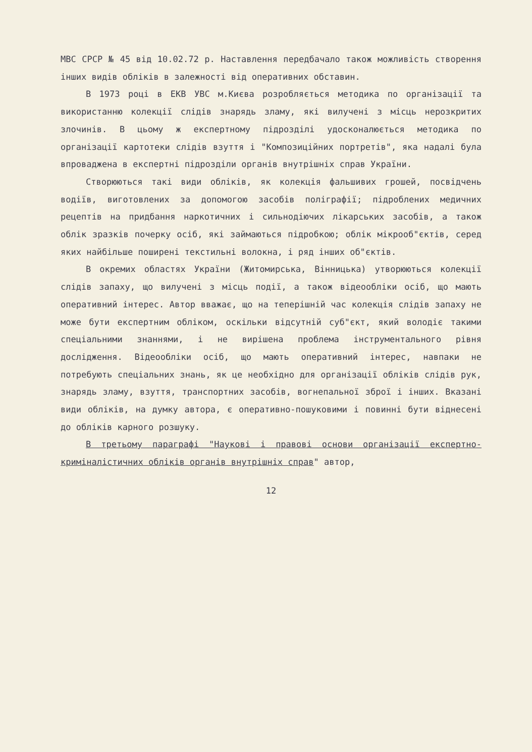МВС СРСР № 45 від 10.02.72 р. Наставлення передбачало також можливість створення інших видів обліків в залежності від оперативних обставин.
В 1973 році в ЕКВ УВС м.Києва розробляється методика по організації та використанню колекції слідів знарядь зламу, які вилучені з місць нерозкритих злочинів. В цьому ж експертному підрозділі удосконалюється методика по організації картотеки слідів взуття і "Композиційних портретів", яка надалі була впроваджена в експертні підрозділи органів внутрішніх справ України.
Створюються такі види обліків, як колекція фальшивих грошей, посвідчень водіїв, виготовлених за допомогою засобів поліграфії; підроблених медичних рецептів на придбання наркотичних і сильнодіючих лікарських засобів, а також облік зразків почерку осіб, які займаються підробкою; облік мікрооб"єктів, серед яких найбільше поширені текстильні волокна, і ряд інших об"єктів.
В окремих областях України (Житомирська, Вінницька) утворюються колекції слідів запаху, що вилучені з місць події, а також відеообліки осіб, що мають оперативний інтерес. Автор вважає, що на теперішній час колекція слідів запаху не може бути експертним обліком, оскільки відсутній суб"єкт, який володіє такими спеціальними знаннями, і не вирішена проблема інструментального рівня дослідження. Відеообліки осіб, що мають оперативний інтерес, навпаки не потребують спеціальних знань, як це необхідно для організації обліків слідів рук, знарядь зламу, взуття, транспортних засобів, вогнепальної зброї і інших. Вказані види обліків, на думку автора, є оперативно-пошуковими і повинні бути віднесені до обліків карного розшуку.
В третьому параграфі "Наукові і правові основи організації експертно-криміналістичних обліків органів внутрішніх справ" автор,
12